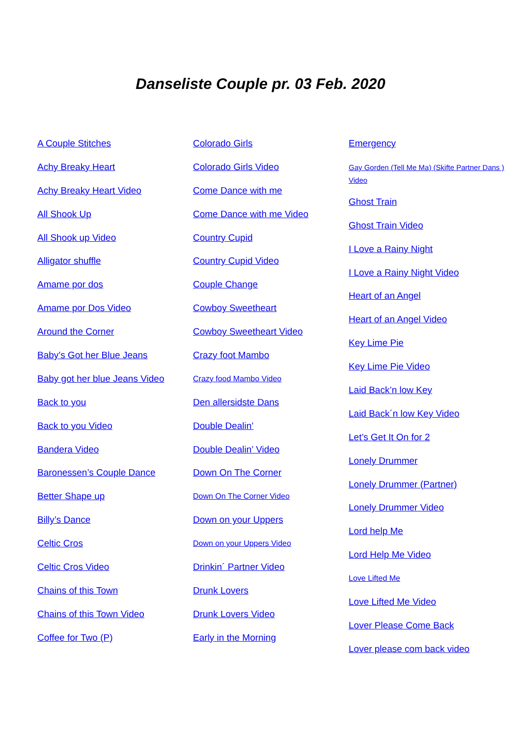Danseliste Couple pr. 03 Feb. 2020
A Couple Stitches
Achy Breaky Heart
Achy Breaky Heart Video
All Shook Up
All Shook up Video
Alligator shuffle
Amame por dos
Amame por Dos Video
Around the Corner
Baby’s Got her Blue Jeans
Baby got her blue Jeans Video
Back to you
Back to you Video
Bandera Video
Baronessen’s Couple Dance
Better Shape up
Billy’s Dance
Celtic Cros
Celtic Cros Video
Chains of this Town
Chains of this Town Video
Coffee for Two (P)
Colorado Girls
Colorado Girls Video
Come Dance with me
Come Dance with me Video
Country Cupid
Country Cupid Video
Couple Change
Cowboy Sweetheart
Cowboy Sweetheart Video
Crazy foot Mambo
Crazy food Mambo Video
Den allersidste Dans
Double Dealin’
Double Dealin’ Video
Down On The Corner
Down On The Corner Video
Down on your Uppers
Down on your Uppers Video
Drinkin´ Partner Video
Drunk Lovers
Drunk Lovers Video
Early in the Morning
Emergency
Gay Gorden (Tell Me Ma) (Skifte Partner Dans ) Video
Ghost Train
Ghost Train Video
I Love a Rainy Night
I Love a Rainy Night Video
Heart of an Angel
Heart of an Angel Video
Key Lime Pie
Key Lime Pie Video
Laid Back’n low Key
Laid Back´n low Key Video
Let’s Get It On for 2
Lonely Drummer
Lonely Drummer (Partner)
Lonely Drummer Video
Lord help Me
Lord Help Me Video
Love Lifted Me
Love Lifted Me Video
Lover Please Come Back
Lover please com back video